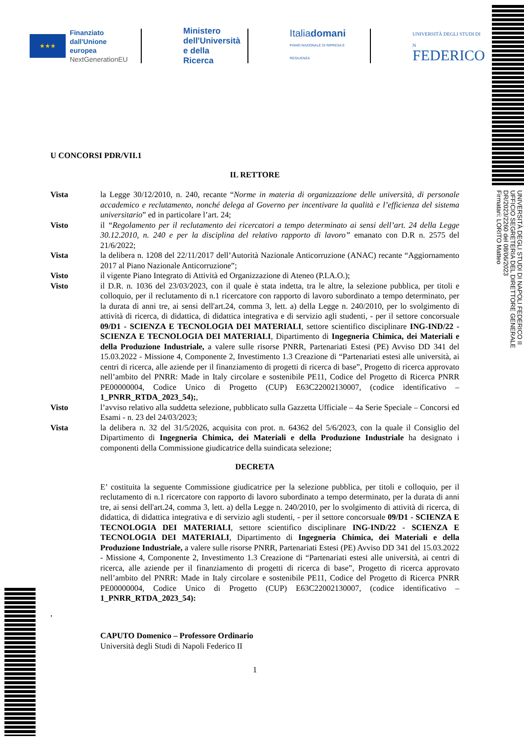★★★
Finanziato
dall'Unione europea
NextGenerationEU
Ministero
dell'Università
e della Ricerca
Italiadomani
PIANO NAZIONALE DI RIPRESA E RESILIENZA
UNIVERSITÀ DEGLI STUDI DI N
FEDERICO
UNIVERSITÀ DEGLI STUDI DI NAPOLI FEDERICO II
UFFICIO SEGRETERIA DEL DIRETTORE GENERALE
DR/2023/2260 del 08/06/2023
Firmatari: LORITO Matteo
U CONCORSI PDR/VII.1
IL RETTORE
Vista la Legge 30/12/2010, n. 240, recante “Norme in materia di organizzazione delle università, di personale accademico e reclutamento, nonché delega al Governo per incentivare la qualità e l’efficienza del sistema universitario” ed in particolare l’art. 24;
Visto il “Regolamento per il reclutamento dei ricercatori a tempo determinato ai sensi dell’art. 24 della Legge 30.12.2010, n. 240 e per la disciplina del relativo rapporto di lavoro” emanato con D.R n. 2575 del 21/6/2022;
Vista la delibera n. 1208 del 22/11/2017 dell’Autorità Nazionale Anticorruzione (ANAC) recante “Aggiornamento 2017 al Piano Nazionale Anticorruzione”;
Visto il vigente Piano Integrato di Attività ed Organizzazione di Ateneo (P.I.A.O.);
Visto il D.R. n. 1036 del 23/03/2023, con il quale è stata indetta, tra le altre, la selezione pubblica, per titoli e colloquio, per il reclutamento di n.1 ricercatore con rapporto di lavoro subordinato a tempo determinato, per la durata di anni tre, ai sensi dell'art.24, comma 3, lett. a) della Legge n. 240/2010, per lo svolgimento di attività di ricerca, di didattica, di didattica integrativa e di servizio agli studenti, - per il settore concorsuale 09/D1 - SCIENZA E TECNOLOGIA DEI MATERIALI, settore scientifico disciplinare ING-IND/22 - SCIENZA E TECNOLOGIA DEI MATERIALI, Dipartimento di Ingegneria Chimica, dei Materiali e della Produzione Industriale, a valere sulle risorse PNRR, Partenariati Estesi (PE) Avviso DD 341 del 15.03.2022 - Missione 4, Componente 2, Investimento 1.3 Creazione di “Partenariati estesi alle università, ai centri di ricerca, alle aziende per il finanziamento di progetti di ricerca di base”, Progetto di ricerca approvato nell’ambito del PNRR: Made in Italy circolare e sostenibile PE11, Codice del Progetto di Ricerca PNRR PE00000004, Codice Unico di Progetto (CUP) E63C22002130007, (codice identificativo – 1_PNRR_RTDA_2023_54);,
Visto l’avviso relativo alla suddetta selezione, pubblicato sulla Gazzetta Ufficiale – 4a Serie Speciale – Concorsi ed Esami - n. 23 del 24/03/2023;
Vista la delibera n. 32 del 31/5/2026, acquisita con prot. n. 64362 del 5/6/2023, con la quale il Consiglio del Dipartimento di Ingegneria Chimica, dei Materiali e della Produzione Industriale ha designato i componenti della Commissione giudicatrice della suindicata selezione;
DECRETA
E’ costituita la seguente Commissione giudicatrice per la selezione pubblica, per titoli e colloquio, per il reclutamento di n.1 ricercatore con rapporto di lavoro subordinato a tempo determinato, per la durata di anni tre, ai sensi dell'art.24, comma 3, lett. a) della Legge n. 240/2010, per lo svolgimento di attività di ricerca, di didattica, di didattica integrativa e di servizio agli studenti, - per il settore concorsuale 09/D1 - SCIENZA E TECNOLOGIA DEI MATERIALI, settore scientifico disciplinare ING-IND/22 - SCIENZA E TECNOLOGIA DEI MATERIALI, Dipartimento di Ingegneria Chimica, dei Materiali e della Produzione Industriale, a valere sulle risorse PNRR, Partenariati Estesi (PE) Avviso DD 341 del 15.03.2022 - Missione 4, Componente 2, Investimento 1.3 Creazione di “Partenariati estesi alle università, ai centri di ricerca, alle aziende per il finanziamento di progetti di ricerca di base”, Progetto di ricerca approvato nell’ambito del PNRR: Made in Italy circolare e sostenibile PE11, Codice del Progetto di Ricerca PNRR PE00000004, Codice Unico di Progetto (CUP) E63C22002130007, (codice identificativo – 1_PNRR_RTDA_2023_54):
,
CAPUTO Domenico – Professore Ordinario
Università degli Studi di Napoli Federico II
1